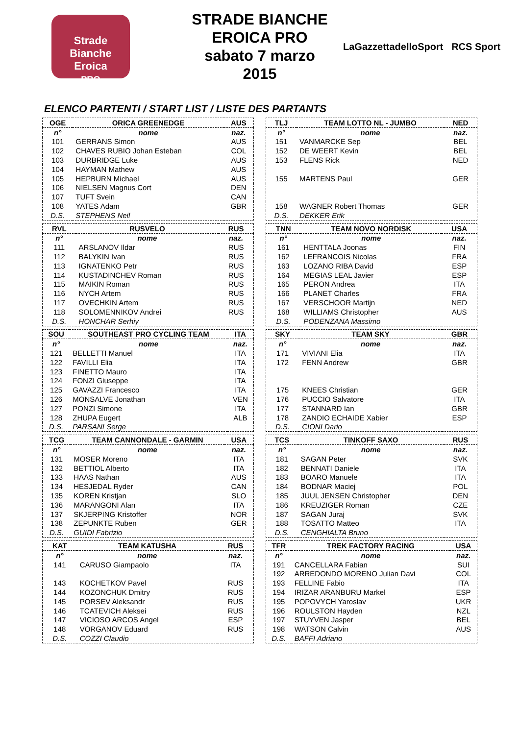Strade Bianche
Eroica
PRO
STRADE BIANCHE
EROICA PRO
sabato 7 marzo 2015
LaGazzettadelloSport RCS Sport
ELENCO PARTENTI / START LIST / LISTE DES PARTANTS
| OGE | ORICA GREENEDGE | AUS |
| --- | --- | --- |
| n° | nome | naz. |
| 101 | GERRANS Simon | AUS |
| 102 | CHAVES RUBIO Johan Esteban | COL |
| 103 | DURBRIDGE Luke | AUS |
| 104 | HAYMAN Mathew | AUS |
| 105 | HEPBURN Michael | AUS |
| 106 | NIELSEN Magnus Cort | DEN |
| 107 | TUFT Svein | CAN |
| 108 | YATES Adam | GBR |
| D.S. | STEPHENS Neil | |
| RVL | RUSVELO | RUS |
| --- | --- | --- |
| n° | nome | naz. |
| 111 | ARSLANOV Ildar | RUS |
| 112 | BALYKIN Ivan | RUS |
| 113 | IGNATENKO Petr | RUS |
| 114 | KUSTADINCHEV Roman | RUS |
| 115 | MAIKIN Roman | RUS |
| 116 | NYCH Artem | RUS |
| 117 | OVECHKIN Artem | RUS |
| 118 | SOLOMENNIKOV Andrei | RUS |
| D.S. | HONCHAR Serhiy | |
| SOU | SOUTHEAST PRO CYCLING TEAM | ITA |
| --- | --- | --- |
| n° | nome | naz. |
| 121 | BELLETTI Manuel | ITA |
| 122 | FAVILLI Elia | ITA |
| 123 | FINETTO Mauro | ITA |
| 124 | FONZI Giuseppe | ITA |
| 125 | GAVAZZI Francesco | ITA |
| 126 | MONSALVE Jonathan | VEN |
| 127 | PONZI Simone | ITA |
| 128 | ZHUPA Eugert | ALB |
| D.S. | PARSANI Serge | |
| TCG | TEAM CANNONDALE - GARMIN | USA |
| --- | --- | --- |
| n° | nome | naz. |
| 131 | MOSER Moreno | ITA |
| 132 | BETTIOL Alberto | ITA |
| 133 | HAAS Nathan | AUS |
| 134 | HESJEDAL Ryder | CAN |
| 135 | KOREN Kristjan | SLO |
| 136 | MARANGONI Alan | ITA |
| 137 | SKJERPING Kristoffer | NOR |
| 138 | ZEPUNKTE Ruben | GER |
| D.S. | GUIDI Fabrizio | |
| KAT | TEAM KATUSHA | RUS |
| --- | --- | --- |
| n° | nome | naz. |
| 141 | CARUSO Giampaolo | ITA |
| 143 | KOCHETKOV Pavel | RUS |
| 144 | KOZONCHUK Dmitry | RUS |
| 145 | PORSEV Aleksandr | RUS |
| 146 | TCATEVICH Aleksei | RUS |
| 147 | VICIOSO ARCOS Angel | ESP |
| 148 | VORGANOV Eduard | RUS |
| D.S. | COZZI Claudio | |
| TLJ | TEAM LOTTO NL - JUMBO | NED |
| --- | --- | --- |
| n° | nome | naz. |
| 151 | VANMARCKE Sep | BEL |
| 152 | DE WEERT Kevin | BEL |
| 153 | FLENS Rick | NED |
| 155 | MARTENS Paul | GER |
| 158 | WAGNER Robert Thomas | GER |
| D.S. | DEKKER Erik | |
| TNN | TEAM NOVO NORDISK | USA |
| --- | --- | --- |
| n° | nome | naz. |
| 161 | HENTTALA Joonas | FIN |
| 162 | LEFRANCOIS Nicolas | FRA |
| 163 | LOZANO RIBA David | ESP |
| 164 | MEGIAS LEAL Javier | ESP |
| 165 | PERON Andrea | ITA |
| 166 | PLANET Charles | FRA |
| 167 | VERSCHOOR Martijn | NED |
| 168 | WILLIAMS Christopher | AUS |
| D.S. | PODENZANA Massimo | |
| SKY | TEAM SKY | GBR |
| --- | --- | --- |
| n° | nome | naz. |
| 171 | VIVIANI Elia | ITA |
| 172 | FENN Andrew | GBR |
| 175 | KNEES Christian | GER |
| 176 | PUCCIO Salvatore | ITA |
| 177 | STANNARD Ian | GBR |
| 178 | ZANDIO ECHAIDE Xabier | ESP |
| D.S. | CIONI Dario | |
| TCS | TINKOFF SAXO | RUS |
| --- | --- | --- |
| n° | nome | naz. |
| 181 | SAGAN Peter | SVK |
| 182 | BENNATI Daniele | ITA |
| 183 | BOARO Manuele | ITA |
| 184 | BODNAR Maciej | POL |
| 185 | JUUL JENSEN Christopher | DEN |
| 186 | KREUZIGER Roman | CZE |
| 187 | SAGAN Juraj | SVK |
| 188 | TOSATTO Matteo | ITA |
| D.S. | CENGHIALTA Bruno | |
| TFR | TREK FACTORY RACING | USA |
| --- | --- | --- |
| n° | nome | naz. |
| 191 | CANCELLARA Fabian | SUI |
| 192 | ARREDONDO MORENO Julian Davi | COL |
| 193 | FELLINE Fabio | ITA |
| 194 | IRIZAR ARANBURU Markel | ESP |
| 195 | POPOVYCH Yaroslav | UKR |
| 196 | ROULSTON Hayden | NZL |
| 197 | STUYVEN Jasper | BEL |
| 198 | WATSON Calvin | AUS |
| D.S. | BAFFI Adriano | |